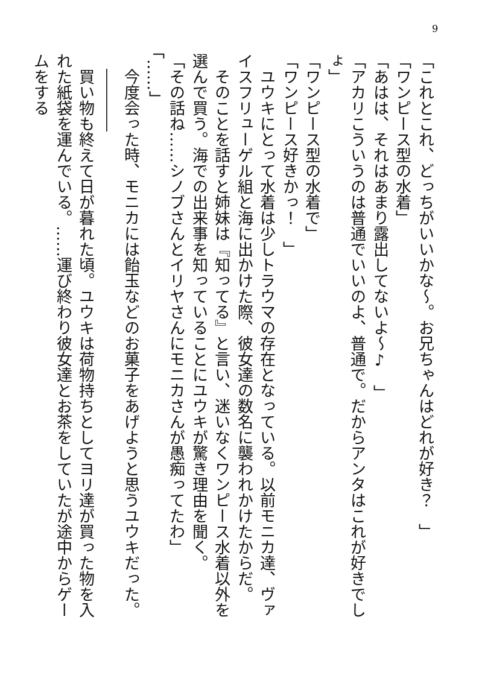9
「これとこれ、どっちがいいかな～。お兄ちゃんはどれが好き？　」
「ワンピース型の水着」
「あはは、それはあまり露出してないよ～♪　」
「アカリこういうのは普通でいいのよ、普通で。だからアンタはこれが好きでしょ」
「ワンピース型の水着で」
「ワンピース好きかっ！　」
　ユウキにとって水着は少しトラウマの存在となっている。以前モニカ達、ヴァイスフリューゲル組と海に出かけた際、彼女達の数名に襲われかけたからだ。
　そのことを話すと姉妹は『知ってる』と言い、迷いなくワンピース水着以外を選んで買う。海での出来事を知っていることにユウキが驚き理由を聞く。
「その話ね……シノブさんとイリヤさんにモニカさんが愚痴ってたわ」
「……」
　今度会った時、モニカには飴玉などのお菓子をあげようと思うユウキだった。
　――――
　買い物も終えて日が暮れた頃。ユウキは荷物持ちとしてヨリ達が買った物を入れた紙袋を運んでいる。……運び終わり彼女達とお茶をしていたが途中からゲームをする